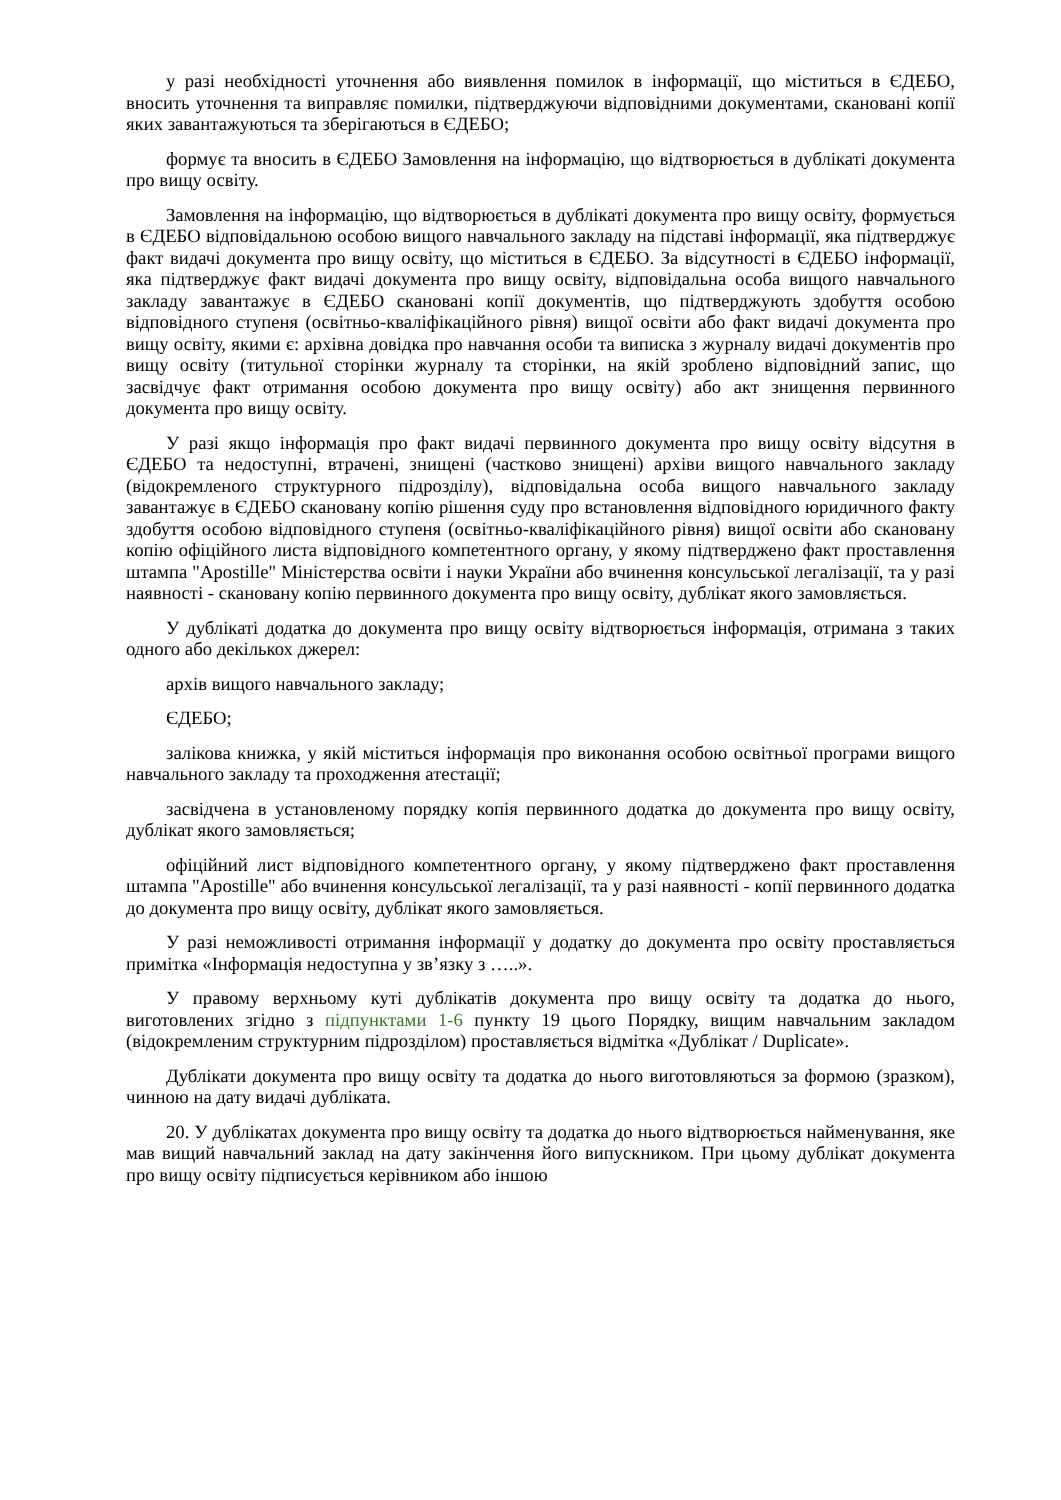у разі необхідності уточнення або виявлення помилок в інформації, що міститься в ЄДЕБО, вносить уточнення та виправляє помилки, підтверджуючи відповідними документами, скановані копії яких завантажуються та зберігаються в ЄДЕБО;
формує та вносить в ЄДЕБО Замовлення на інформацію, що відтворюється в дублікаті документа про вищу освіту.
Замовлення на інформацію, що відтворюється в дублікаті документа про вищу освіту, формується в ЄДЕБО відповідальною особою вищого навчального закладу на підставі інформації, яка підтверджує факт видачі документа про вищу освіту, що міститься в ЄДЕБО. За відсутності в ЄДЕБО інформації, яка підтверджує факт видачі документа про вищу освіту, відповідальна особа вищого навчального закладу завантажує в ЄДЕБО скановані копії документів, що підтверджують здобуття особою відповідного ступеня (освітньо-кваліфікаційного рівня) вищої освіти або факт видачі документа про вищу освіту, якими є: архівна довідка про навчання особи та виписка з журналу видачі документів про вищу освіту (титульної сторінки журналу та сторінки, на якій зроблено відповідний запис, що засвідчує факт отримання особою документа про вищу освіту) або акт знищення первинного документа про вищу освіту.
У разі якщо інформація про факт видачі первинного документа про вищу освіту відсутня в ЄДЕБО та недоступні, втрачені, знищені (частково знищені) архіви вищого навчального закладу (відокремленого структурного підрозділу), відповідальна особа вищого навчального закладу завантажує в ЄДЕБО скановану копію рішення суду про встановлення відповідного юридичного факту здобуття особою відповідного ступеня (освітньо-кваліфікаційного рівня) вищої освіти або скановану копію офіційного листа відповідного компетентного органу, у якому підтверджено факт проставлення штампа "Apostille" Міністерства освіти і науки України або вчинення консульської легалізації, та у разі наявності - скановану копію первинного документа про вищу освіту, дублікат якого замовляється.
У дублікаті додатка до документа про вищу освіту відтворюється інформація, отримана з таких одного або декількох джерел:
архів вищого навчального закладу;
ЄДЕБО;
залікова книжка, у якій міститься інформація про виконання особою освітньої програми вищого навчального закладу та проходження атестації;
засвідчена в установленому порядку копія первинного додатка до документа про вищу освіту, дублікат якого замовляється;
офіційний лист відповідного компетентного органу, у якому підтверджено факт проставлення штампа "Apostille" або вчинення консульської легалізації, та у разі наявності - копії первинного додатка до документа про вищу освіту, дублікат якого замовляється.
У разі неможливості отримання інформації у додатку до документа про освіту проставляється примітка «Інформація недоступна у зв’язку з …..».
У правому верхньому куті дублікатів документа про вищу освіту та додатка до нього, виготовлених згідно з підпунктами 1-6 пункту 19 цього Порядку, вищим навчальним закладом (відокремленим структурним підрозділом) проставляється відмітка «Дублікат / Duplicate».
Дублікати документа про вищу освіту та додатка до нього виготовляються за формою (зразком), чинною на дату видачі дубліката.
20. У дублікатах документа про вищу освіту та додатка до нього відтворюється найменування, яке мав вищий навчальний заклад на дату закінчення його випускником. При цьому дублікат документа про вищу освіту підписується керівником або іншою